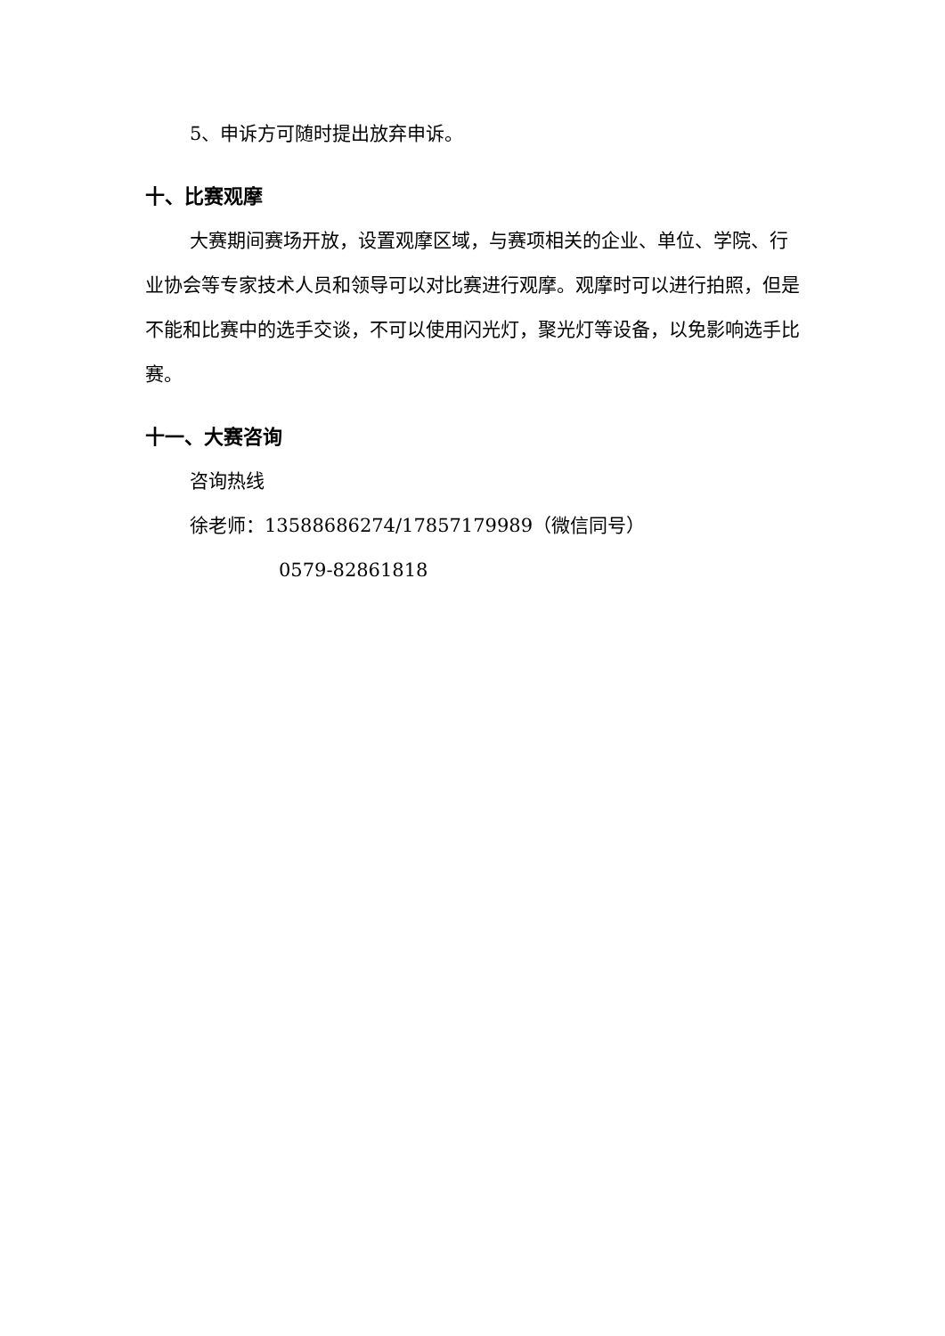5、申诉方可随时提出放弃申诉。
十、比赛观摩
大赛期间赛场开放，设置观摩区域，与赛项相关的企业、单位、学院、行业协会等专家技术人员和领导可以对比赛进行观摩。观摩时可以进行拍照，但是不能和比赛中的选手交谈，不可以使用闪光灯，聚光灯等设备，以免影响选手比赛。
十一、大赛咨询
咨询热线
徐老师：13588686274/17857179989（微信同号）
0579-82861818